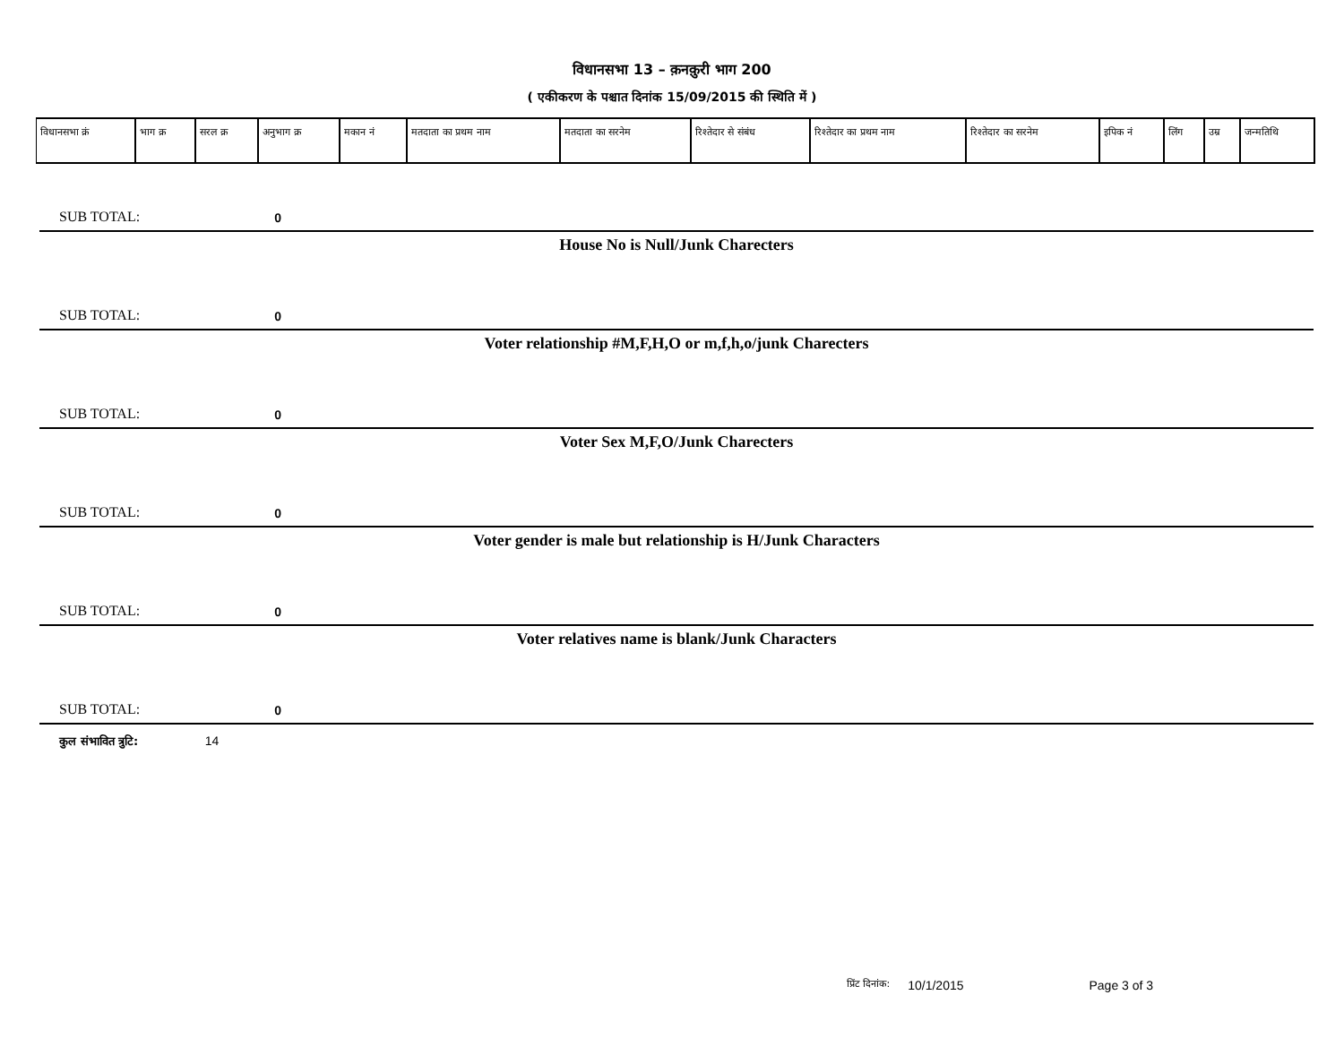विधानसभा 13 – क़नक़ुरी भाग 200
( एकीकरण के पश्चात दिनांक 15/09/2015 की स्थिति में )
| विधानसभा क्रं | भाग क्र | सरल क्र | अनुभाग क्र | मकान नं | मतदाता का प्रथम नाम | मतदाता का सरनेम | रिश्तेदार से संबंध | रिश्तेदार का प्रथम नाम | रिश्तेदार का सरनेम | इपिक नं | लिंग | उम्र | जन्मतिथि |
| --- | --- | --- | --- | --- | --- | --- | --- | --- | --- | --- | --- | --- | --- |
SUB TOTAL: 0
House No is Null/Junk Charecters
SUB TOTAL: 0
Voter relationship #M,F,H,O or m,f,h,o/junk Charecters
SUB TOTAL: 0
Voter Sex M,F,O/Junk Charecters
SUB TOTAL: 0
Voter gender is male but relationship is H/Junk Characters
SUB TOTAL: 0
Voter relatives name is blank/Junk Characters
SUB TOTAL: 0
कुल संभावित त्रुटि: 14
प्रिंट दिनांक: 10/1/2015 Page 3 of 3